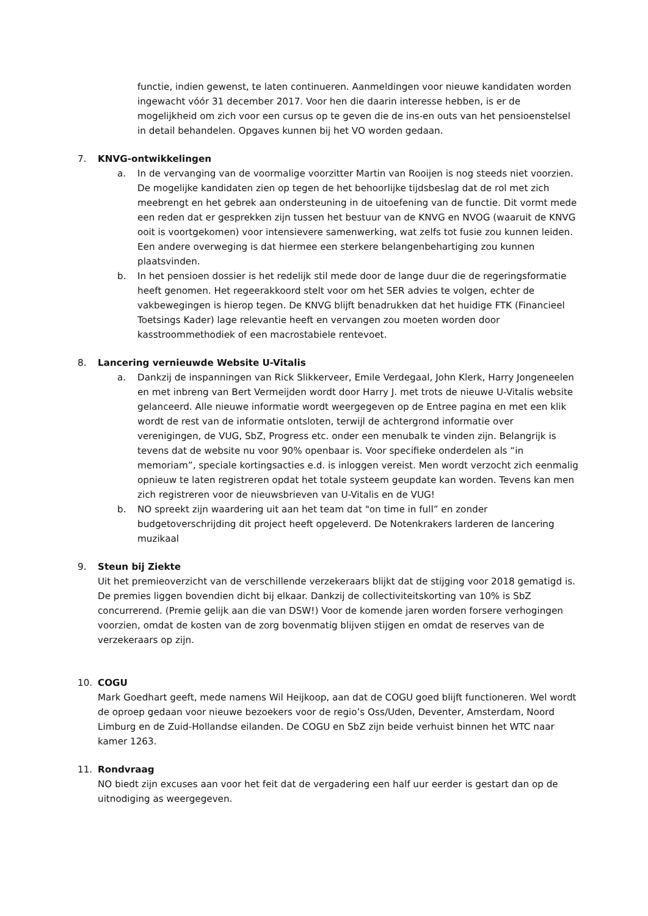functie, indien gewenst, te laten continueren. Aanmeldingen voor nieuwe kandidaten worden ingewacht vóór 31 december 2017. Voor hen die daarin interesse hebben, is er de mogelijkheid om zich voor een cursus op te geven die de ins-en outs van het pensioenstelsel in detail behandelen. Opgaves kunnen bij het VO worden gedaan.
7. KNVG-ontwikkelingen
a. In de vervanging van de voormalige voorzitter Martin van Rooijen is nog steeds niet voorzien. De mogelijke kandidaten zien op tegen de het behoorlijke tijdsbeslag dat de rol met zich meebrengt en het gebrek aan ondersteuning in de uitoefening van de functie. Dit vormt mede een reden dat er gesprekken zijn tussen het bestuur van de KNVG en NVOG (waaruit de KNVG ooit is voortgekomen) voor intensievere samenwerking, wat zelfs tot fusie zou kunnen leiden. Een andere overweging is dat hiermee een sterkere belangenbehartiging zou kunnen plaatsvinden.
b. In het pensioen dossier is het redelijk stil mede door de lange duur die de regeringsformatie heeft genomen. Het regeerakkoord stelt voor om het SER advies te volgen, echter de vakbewegingen is hierop tegen. De KNVG blijft benadrukken dat het huidige FTK (Financieel Toetsings Kader) lage relevantie heeft en vervangen zou moeten worden door kasstroommethodiek of een macrostabiele rentevoet.
8. Lancering vernieuwde Website U-Vitalis
a. Dankzij de inspanningen van Rick Slikkerveer, Emile Verdegaal, John Klerk, Harry Jongeneelen en met inbreng van Bert Vermeijden wordt door Harry J. met trots de nieuwe U-Vitalis website gelanceerd. Alle nieuwe informatie wordt weergegeven op de Entree pagina en met een klik wordt de rest van de informatie ontsloten, terwijl de achtergrond informatie over verenigingen, de VUG, SbZ, Progress etc. onder een menubalk te vinden zijn. Belangrijk is tevens dat de website nu voor 90% openbaar is. Voor specifieke onderdelen als “in memoriam”, speciale kortingsacties e.d. is inloggen vereist. Men wordt verzocht zich eenmalig opnieuw te laten registreren opdat het totale systeem geupdate kan worden. Tevens kan men zich registreren voor de nieuwsbrieven van U-Vitalis en de VUG!
b. NO spreekt zijn waardering uit aan het team dat "on time in full” en zonder budgetoverschrijding dit project heeft opgeleverd. De Notenkrakers larderen de lancering muzikaal
9. Steun bij Ziekte
Uit het premieoverzicht van de verschillende verzekeraars blijkt dat de stijging voor 2018 gematigd is. De premies liggen bovendien dicht bij elkaar. Dankzij de collectiviteitskorting van 10% is SbZ concurrerend. (Premie gelijk aan die van DSW!) Voor de komende jaren worden forsere verhogingen voorzien, omdat de kosten van de zorg bovenmatig blijven stijgen en omdat de reserves van de verzekeraars op zijn.
10. COGU
Mark Goedhart geeft, mede namens Wil Heijkoop, aan dat de COGU goed blijft functioneren. Wel wordt de oproep gedaan voor nieuwe bezoekers voor de regio’s Oss/Uden, Deventer, Amsterdam, Noord Limburg en de Zuid-Hollandse eilanden. De COGU en SbZ zijn beide verhuist binnen het WTC naar kamer 1263.
11. Rondvraag
NO biedt zijn excuses aan voor het feit dat de vergadering een half uur eerder is gestart dan op de uitnodiging as weergegeven.